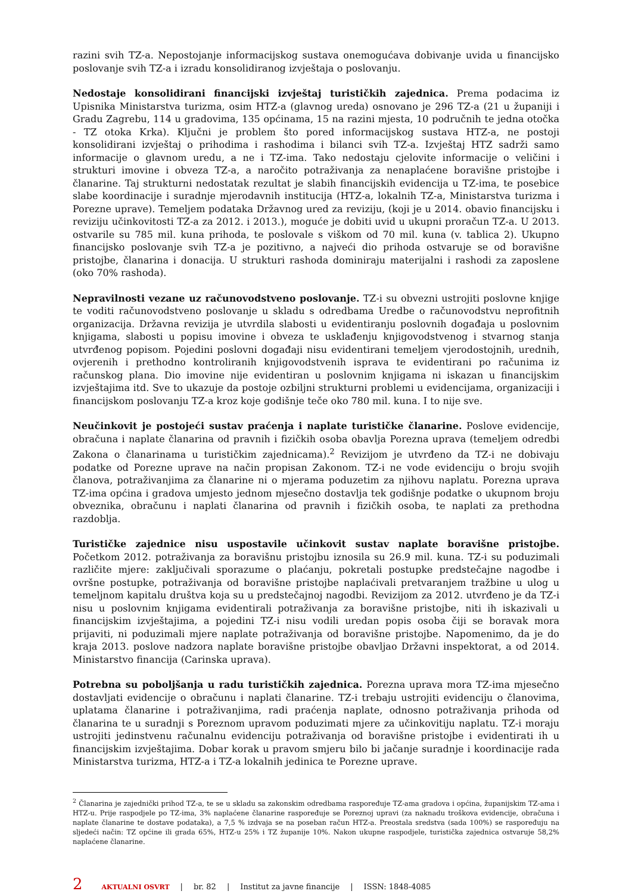razini svih TZ-a. Nepostojanje informacijskog sustava onemogućava dobivanje uvida u financijsko poslovanje svih TZ-a i izradu konsolidiranog izvještaja o poslovanju.
Nedostaje konsolidirani financijski izvještaj turističkih zajednica. Prema podacima iz Upisnika Ministarstva turizma, osim HTZ-a (glavnog ureda) osnovano je 296 TZ-a (21 u županiji i Gradu Zagrebu, 114 u gradovima, 135 općinama, 15 na razini mjesta, 10 područnih te jedna otočka - TZ otoka Krka). Ključni je problem što pored informacijskog sustava HTZ-a, ne postoji konsolidirani izvještaj o prihodima i rashodima i bilanci svih TZ-a. Izvještaj HTZ sadrži samo informacije o glavnom uredu, a ne i TZ-ima. Tako nedostaju cjelovite informacije o veličini i strukturi imovine i obveza TZ-a, a naročito potraživanja za nenaplaćene boravišne pristojbe i članarine. Taj strukturni nedostatak rezultat je slabih financijskih evidencija u TZ-ima, te posebice slabe koordinacije i suradnje mjerodavnih institucija (HTZ-a, lokalnih TZ-a, Ministarstva turizma i Porezne uprave). Temeljem podataka Državnog ured za reviziju, (koji je u 2014. obavio financijsku i reviziju učinkovitosti TZ-a za 2012. i 2013.), moguće je dobiti uvid u ukupni proračun TZ-a. U 2013. ostvarile su 785 mil. kuna prihoda, te poslovale s viškom od 70 mil. kuna (v. tablica 2). Ukupno financijsko poslovanje svih TZ-a je pozitivno, a najveći dio prihoda ostvaruje se od boravišne pristojbe, članarina i donacija. U strukturi rashoda dominiraju materijalni i rashodi za zaposlene (oko 70% rashoda).
Nepravilnosti vezane uz računovodstveno poslovanje. TZ-i su obvezni ustrojiti poslovne knjige te voditi računovodstveno poslovanje u skladu s odredbama Uredbe o računovodstvu neprofitnih organizacija. Državna revizija je utvrdila slabosti u evidentiranju poslovnih događaja u poslovnim knjigama, slabosti u popisu imovine i obveza te usklađenju knjigovodstvenog i stvarnog stanja utvrđenog popisom. Pojedini poslovni događaji nisu evidentirani temeljem vjerodostojnih, urednih, ovjerenih i prethodno kontroliranih knjigovodstvenih isprava te evidentirani po računima iz računskog plana. Dio imovine nije evidentiran u poslovnim knjigama ni iskazan u financijskim izvještajima itd. Sve to ukazuje da postoje ozbiljni strukturni problemi u evidencijama, organizaciji i financijskom poslovanju TZ-a kroz koje godišnje teče oko 780 mil. kuna. I to nije sve.
Neučinkovit je postojeći sustav praćenja i naplate turističke članarine. Poslove evidencije, obračuna i naplate članarina od pravnih i fizičkih osoba obavlja Porezna uprava (temeljem odredbi Zakona o članarinama u turističkim zajednicama).<sup>2</sup> Revizijom je utvrđeno da TZ-i ne dobivaju podatke od Porezne uprave na način propisan Zakonom. TZ-i ne vode evidenciju o broju svojih članova, potraživanjima za članarine ni o mjerama poduzetim za njihovu naplatu. Porezna uprava TZ-ima općina i gradova umjesto jednom mjesečno dostavlja tek godišnje podatke o ukupnom broju obveznika, obračunu i naplati članarina od pravnih i fizičkih osoba, te naplati za prethodna razdoblja.
Turističke zajednice nisu uspostavile učinkovit sustav naplate boravišne pristojbe. Početkom 2012. potraživanja za boravišnu pristojbu iznosila su 26.9 mil. kuna. TZ-i su poduzimali različite mjere: zaključivali sporazume o plaćanju, pokretali postupke predstečajne nagodbe i ovršne postupke, potraživanja od boravišne pristojbe naplaćivali pretvaranjem tražbine u ulog u temeljnom kapitalu društva koja su u predstečajnoj nagodbi. Revizijom za 2012. utvrđeno je da TZ-i nisu u poslovnim knjigama evidentirali potraživanja za boravišne pristojbe, niti ih iskazivali u financijskim izvještajima, a pojedini TZ-i nisu vodili uredan popis osoba čiji se boravak mora prijaviti, ni poduzimali mjere naplate potraživanja od boravišne pristojbe. Napomenimo, da je do kraja 2013. poslove nadzora naplate boravišne pristojbe obavljao Državni inspektorat, a od 2014. Ministarstvo financija (Carinska uprava).
Potrebna su poboljšanja u radu turističkih zajednica. Porezna uprava mora TZ-ima mjesečno dostavljati evidencije o obračunu i naplati članarine. TZ-i trebaju ustrojiti evidenciju o članovima, uplatama članarine i potraživanjima, radi praćenja naplate, odnosno potraživanja prihoda od članarina te u suradnji s Poreznom upravom poduzimati mjere za učinkovitiju naplatu. TZ-i moraju ustrojiti jedinstvenu računalnu evidenciju potraživanja od boravišne pristojbe i evidentirati ih u financijskim izvještajima. Dobar korak u pravom smjeru bilo bi jačanje suradnje i koordinacije rada Ministarstva turizma, HTZ-a i TZ-a lokalnih jedinica te Porezne uprave.
<sup>2</sup> Članarina je zajednički prihod TZ-a, te se u skladu sa zakonskim odredbama raspoređuje TZ-ama gradova i općina, županijskim TZ-ama i HTZ-u. Prije raspodjele po TZ-ima, 3% naplaćene članarine raspoređuje se Poreznoj upravi (za naknadu troškova evidencije, obračuna i naplate članarine te dostave podataka), a 7,5 % izdvaja se na poseban račun HTZ-a. Preostala sredstva (sada 100%) se raspoređuju na sljedeći način: TZ općine ili grada 65%, HTZ-u 25% i TZ županije 10%. Nakon ukupne raspodjele, turistička zajednica ostvaruje 58,2% naplaćene članarine.
2 AKTUALNI OSVRT | br. 82 | Institut za javne financije | ISSN: 1848-4085